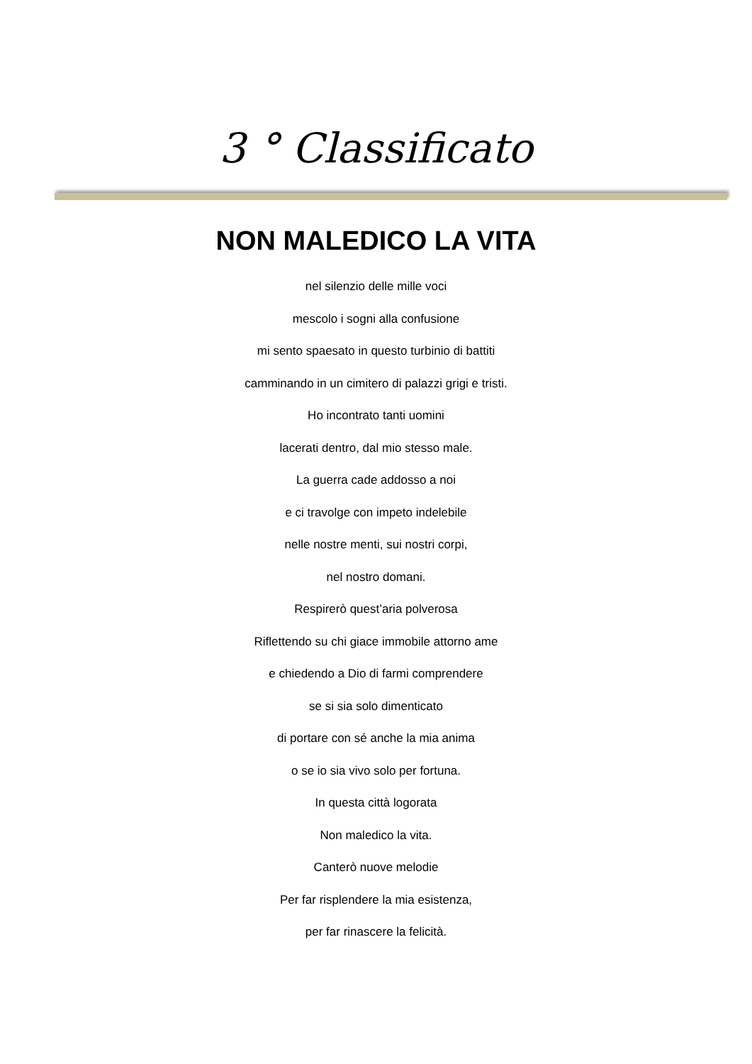3 ° Classificato
NON MALEDICO LA VITA
nel silenzio delle mille voci
mescolo i sogni alla confusione
mi sento spaesato in questo turbinio di battiti
camminando in un cimitero di palazzi grigi e tristi.
Ho incontrato tanti uomini
lacerati dentro, dal mio stesso male.
La guerra cade addosso a noi
e ci travolge con impeto indelebile
nelle nostre menti, sui nostri corpi,
nel nostro domani.
Respirerò quest’aria polverosa
Riflettendo su chi giace immobile attorno ame
e chiedendo a Dio di farmi comprendere
se si sia solo dimenticato
di portare con sé anche la mia anima
o se io sia vivo solo per fortuna.
In questa città logorata
Non maledico la vita.
Canterò nuove melodie
Per far risplendere la mia esistenza,
per far rinascere la felicità.